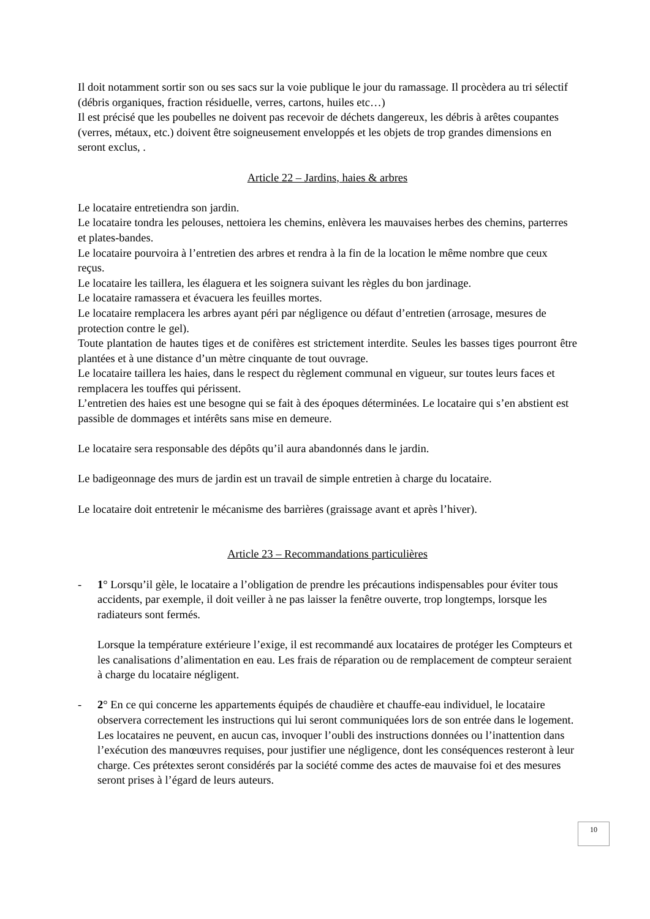Il doit notamment sortir son ou ses sacs sur la voie publique le jour du ramassage. Il procèdera au tri sélectif (débris organiques, fraction résiduelle, verres, cartons, huiles etc…)
Il est précisé que les poubelles ne doivent pas recevoir de déchets dangereux, les débris à arêtes coupantes (verres, métaux, etc.) doivent être soigneusement enveloppés et les objets de trop grandes dimensions en seront exclus, .
Article 22 – Jardins, haies & arbres
Le locataire entretiendra son jardin.
Le locataire tondra les pelouses, nettoiera les chemins, enlèvera les mauvaises herbes des chemins, parterres et plates-bandes.
Le locataire pourvoira à l’entretien des arbres et rendra à la fin de la location le même nombre que ceux reçus.
Le locataire les taillera, les élaguera et les soignera suivant les règles du bon jardinage.
Le locataire ramassera et évacuera les feuilles mortes.
Le locataire remplacera les arbres ayant péri par négligence ou défaut d’entretien (arrosage, mesures de protection contre le gel).
Toute plantation de hautes tiges et de conifères est strictement interdite. Seules les basses tiges pourront être plantées et à une distance d’un mètre cinquante de tout ouvrage.
Le locataire taillera les haies, dans le respect du règlement communal en vigueur, sur toutes leurs faces et remplacera les touffes qui périssent.
L’entretien des haies est une besogne qui se fait à des époques déterminées. Le locataire qui s’en abstient est passible de dommages et intérêts sans mise en demeure.
Le locataire sera responsable des dépôts qu’il aura abandonnés dans le jardin.
Le badigeonnage des murs de jardin est un travail de simple entretien à charge du locataire.
Le locataire doit entretenir le mécanisme des barrières (graissage avant et après l’hiver).
Article 23 – Recommandations particulières
- 1° Lorsqu’il gèle, le locataire a l’obligation de prendre les précautions indispensables pour éviter tous accidents, par exemple, il doit veiller à ne pas laisser la fenêtre ouverte, trop longtemps, lorsque les radiateurs sont fermés.
Lorsque la température extérieure l’exige, il est recommandé aux locataires de protéger les Compteurs et les canalisations d’alimentation en eau. Les frais de réparation ou de remplacement de compteur seraient à charge du locataire négligent.
- 2° En ce qui concerne les appartements équipés de chaudière et chauffe-eau individuel, le locataire observera correctement les instructions qui lui seront communiquées lors de son entrée dans le logement. Les locataires ne peuvent, en aucun cas, invoquer l’oubli des instructions données ou l’inattention dans l’exécution des manœuvres requises, pour justifier une négligence, dont les conséquences resteront à leur charge. Ces prétextes seront considérés par la société comme des actes de mauvaise foi et des mesures seront prises à l’égard de leurs auteurs.
10